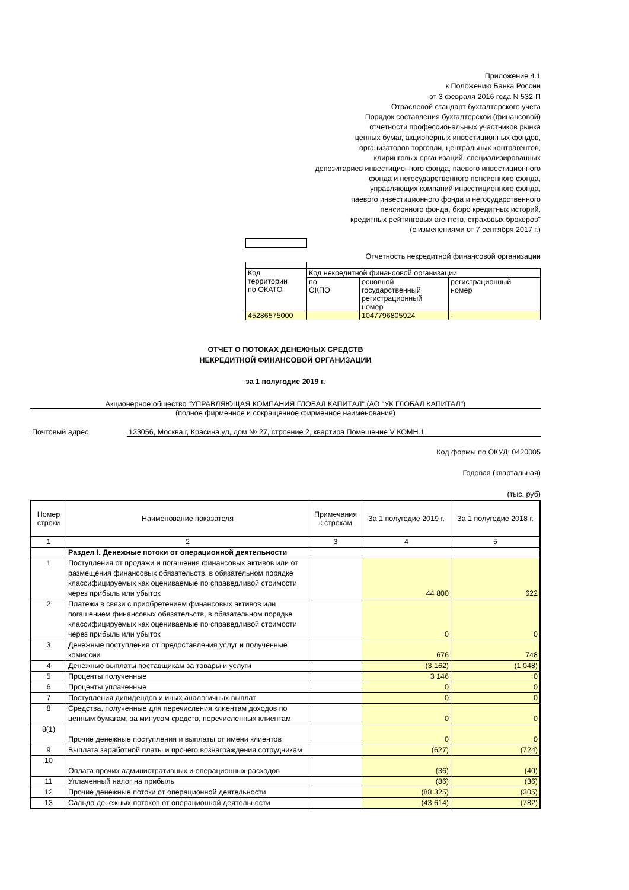Приложение 4.1
к Положению Банка России
от 3 февраля 2016 года N 532-П
Отраслевой стандарт бухгалтерского учета
Порядок составления бухгалтерской (финансовой)
отчетности профессиональных участников рынка
ценных бумаг, акционерных инвестиционных фондов,
организаторов торговли, центральных контрагентов,
клиринговых организаций, специализированных
депозитариев инвестиционного фонда, паевого инвестиционного
фонда и негосударственного пенсионного фонда,
управляющих компаний инвестиционного фонда,
паевого инвестиционного фонда и негосударственного
пенсионного фонда, бюро кредитных историй,
кредитных рейтинговых агентств, страховых брокеров"
(с изменениями от 7 сентября 2017 г.)
Отчетность некредитной финансовой организации
| Код территории по ОКАТО | Код некредитной финансовой организации | | |
| | по ОКПО | основной государственный регистрационный номер | регистрационный номер |
| 45286575000 | | 1047796805924 | - |
ОТЧЕТ О ПОТОКАХ ДЕНЕЖНЫХ СРЕДСТВ
НЕКРЕДИТНОЙ ФИНАНСОВОЙ ОРГАНИЗАЦИИ
за 1 полугодие 2019 г.
Акционерное общество "УПРАВЛЯЮЩАЯ КОМПАНИЯ ГЛОБАЛ КАПИТАЛ" (АО "УК ГЛОБАЛ КАПИТАЛ")
(полное фирменное и сокращенное фирменное наименования)
Почтовый адрес 123056, Москва г, Красина ул, дом № 27, строение 2, квартира Помещение V КОМН.1
Код формы по ОКУД: 0420005
Годовая (квартальная)
(тыс. руб)
| Номер строки | Наименование показателя | Примечания к строкам | За 1 полугодие 2019 г. | За 1 полугодие 2018 г. |
| --- | --- | --- | --- | --- |
| 1 | 2 | 3 | 4 | 5 |
| | Раздел I. Денежные потоки от операционной деятельности | | | |
| 1 | Поступления от продажи и погашения финансовых активов или от размещения финансовых обязательств, в обязательном порядке классифицируемых как оцениваемые по справедливой стоимости через прибыль или убыток | | 44 800 | 622 |
| 2 | Платежи в связи с приобретением финансовых активов или погашением финансовых обязательств, в обязательном порядке классифицируемых как оцениваемые по справедливой стоимости через прибыль или убыток | | 0 | 0 |
| 3 | Денежные поступления от предоставления услуг и полученные комиссии | | 676 | 748 |
| 4 | Денежные выплаты поставщикам за товары и услуги | | (3 162) | (1 048) |
| 5 | Проценты полученные | | 3 146 | 0 |
| 6 | Проценты уплаченные | | 0 | 0 |
| 7 | Поступления дивидендов и иных аналогичных выплат | | 0 | 0 |
| 8 | Средства, полученные для перечисления клиентам доходов по ценным бумагам, за минусом средств, перечисленных клиентам | | 0 | 0 |
| 8(1) | Прочие денежные поступления и выплаты от имени клиентов | | 0 | 0 |
| 9 | Выплата заработной платы и прочего вознаграждения сотрудникам | | (627) | (724) |
| 10 | Оплата прочих административных и операционных расходов | | (36) | (40) |
| 11 | Уплаченный налог на прибыль | | (86) | (36) |
| 12 | Прочие денежные потоки от операционной деятельности | | (88 325) | (305) |
| 13 | Сальдо денежных потоков от операционной деятельности | | (43 614) | (782) |